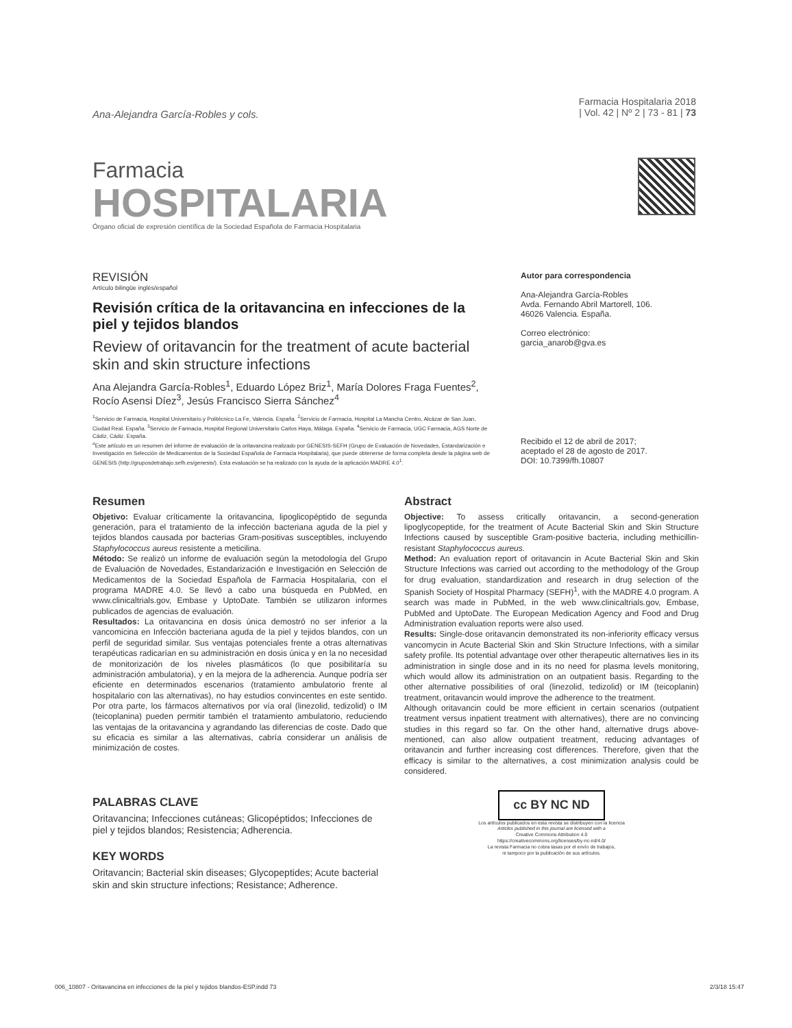Ana-Alejandra García-Robles y cols.
Farmacia Hospitalaria 2018
| Vol. 42 | Nº 2 | 73 - 81 | 73
Farmacia
HOSPITALARIA
Órgano oficial de expresión científica de la Sociedad Española de Farmacia Hospitalaria
REVISIÓN
Artículo bilingüe inglés/español
Revisión crítica de la oritavancina en infecciones de la piel y tejidos blandos
Review of oritavancin for the treatment of acute bacterial skin and skin structure infections
Ana Alejandra García-Robles<sup>1</sup>, Eduardo López Briz<sup>1</sup>, María Dolores Fraga Fuentes<sup>2</sup>, Rocío Asensi Díez<sup>3</sup>, Jesús Francisco Sierra Sánchez<sup>4</sup>
<sup>1</sup> Servicio de Farmacia, Hospital Universitario y Politécnico La Fe, Valencia. España. <sup>2</sup>Servicio de Farmacia, Hospital La Mancha Centro, Alcázar de San Juan, Ciudad Real. España. <sup>3</sup>Servicio de Farmacia, Hospital Regional Universitario Carlos Haya, Málaga. España. <sup>4</sup>Servicio de Farmacia, UGC Farmacia, AGS Norte de Cádiz, Cádiz. España.
<sup>a</sup> Este artículo es un resumen del informe de evaluación de la oritavancina realizado por GENESIS-SEFH (Grupo de Evaluación de Novedades, Estandarización e Investigación en Selección de Medicamentos de la Sociedad Española de Farmacia Hospitalaria), que puede obtenerse de forma completa desde la página web de GENESIS (http://gruposdetrabajo.sefh.es/genesis/). Esta evaluación se ha realizado con la ayuda de la aplicación MADRE 4.0<sup>1</sup>.
Autor para correspondencia
Ana-Alejandra García-Robles
Avda. Fernando Abril Martorell, 106.
46026 Valencia. España.
Correo electrónico:
garcia_anarob@gva.es
Recibido el 12 de abril de 2017;
aceptado el 28 de agosto de 2017.
DOI: 10.7399/fh.10807
Resumen
Objetivo: Evaluar críticamente la oritavancina, lipoglicopéptido de segunda generación, para el tratamiento de la infección bacteriana aguda de la piel y tejidos blandos causada por bacterias Gram-positivas susceptibles, incluyendo Staphylococcus aureus resistente a meticilina.
Método: Se realizó un informe de evaluación según la metodología del Grupo de Evaluación de Novedades, Estandarización e Investigación en Selección de Medicamentos de la Sociedad Española de Farmacia Hospitalaria, con el programa MADRE 4.0. Se llevó a cabo una búsqueda en PubMed, en www.clinicaltrials.gov, Embase y UptoDate. También se utilizaron informes publicados de agencias de evaluación.
Resultados: La oritavancina en dosis única demostró no ser inferior a la vancomicina en Infección bacteriana aguda de la piel y tejidos blandos, con un perfil de seguridad similar. Sus ventajas potenciales frente a otras alternativas terapéuticas radicarían en su administración en dosis única y en la no necesidad de monitorización de los niveles plasmáticos (lo que posibilitaría su administración ambulatoria), y en la mejora de la adherencia. Aunque podría ser eficiente en determinados escenarios (tratamiento ambulatorio frente al hospitalario con las alternativas), no hay estudios convincentes en este sentido. Por otra parte, los fármacos alternativos por vía oral (linezolid, tedizolid) o IM (teicoplanina) pueden permitir también el tratamiento ambulatorio, reduciendo las ventajas de la oritavancina y agrandando las diferencias de coste. Dado que su eficacia es similar a las alternativas, cabría considerar un análisis de minimización de costes.
PALABRAS CLAVE
Oritavancina; Infecciones cutáneas; Glicopéptidos; Infecciones de piel y tejidos blandos; Resistencia; Adherencia.
KEY WORDS
Oritavancin; Bacterial skin diseases; Glycopeptides; Acute bacterial skin and skin structure infections; Resistance; Adherence.
Abstract
Objective: To assess critically oritavancin, a second-generation lipoglycopeptide, for the treatment of Acute Bacterial Skin and Skin Structure Infections caused by susceptible Gram-positive bacteria, including methicillin-resistant Staphylococcus aureus.
Method: An evaluation report of oritavancin in Acute Bacterial Skin and Skin Structure Infections was carried out according to the methodology of the Group for drug evaluation, standardization and research in drug selection of the Spanish Society of Hospital Pharmacy (SEFH)<sup>1</sup>, with the MADRE 4.0 program. A search was made in PubMed, in the web www.clinicaltrials.gov, Embase, PubMed and UptoDate. The European Medication Agency and Food and Drug Administration evaluation reports were also used.
Results: Single-dose oritavancin demonstrated its non-inferiority efficacy versus vancomycin in Acute Bacterial Skin and Skin Structure Infections, with a similar safety profile. Its potential advantage over other therapeutic alternatives lies in its administration in single dose and in its no need for plasma levels monitoring, which would allow its administration on an outpatient basis. Regarding to the other alternative possibilities of oral (linezolid, tedizolid) or IM (teicoplanin) treatment, oritavancin would improve the adherence to the treatment.
Although oritavancin could be more efficient in certain scenarios (outpatient treatment versus inpatient treatment with alternatives), there are no convincing studies in this regard so far. On the other hand, alternative drugs above-mentioned, can also allow outpatient treatment, reducing advantages of oritavancin and further increasing cost differences. Therefore, given that the efficacy is similar to the alternatives, a cost minimization analysis could be considered.
cc BY NC ND
Los artículos publicados en esta revista se distribuyen con la licencia
Articles published in this journal are licensed with a
Creative Commons Attribution 4.0
https://creativecommons.org/licenses/by-nc-nd/4.0/
La revista Farmacia no cobra tasas por el envío de trabajos,
ni tampoco por la publicación de sus artículos.
006_10807 - Oritavancina en infecciones de la piel y tejidos blandos-ESP.indd 73 2/3/18 15:47